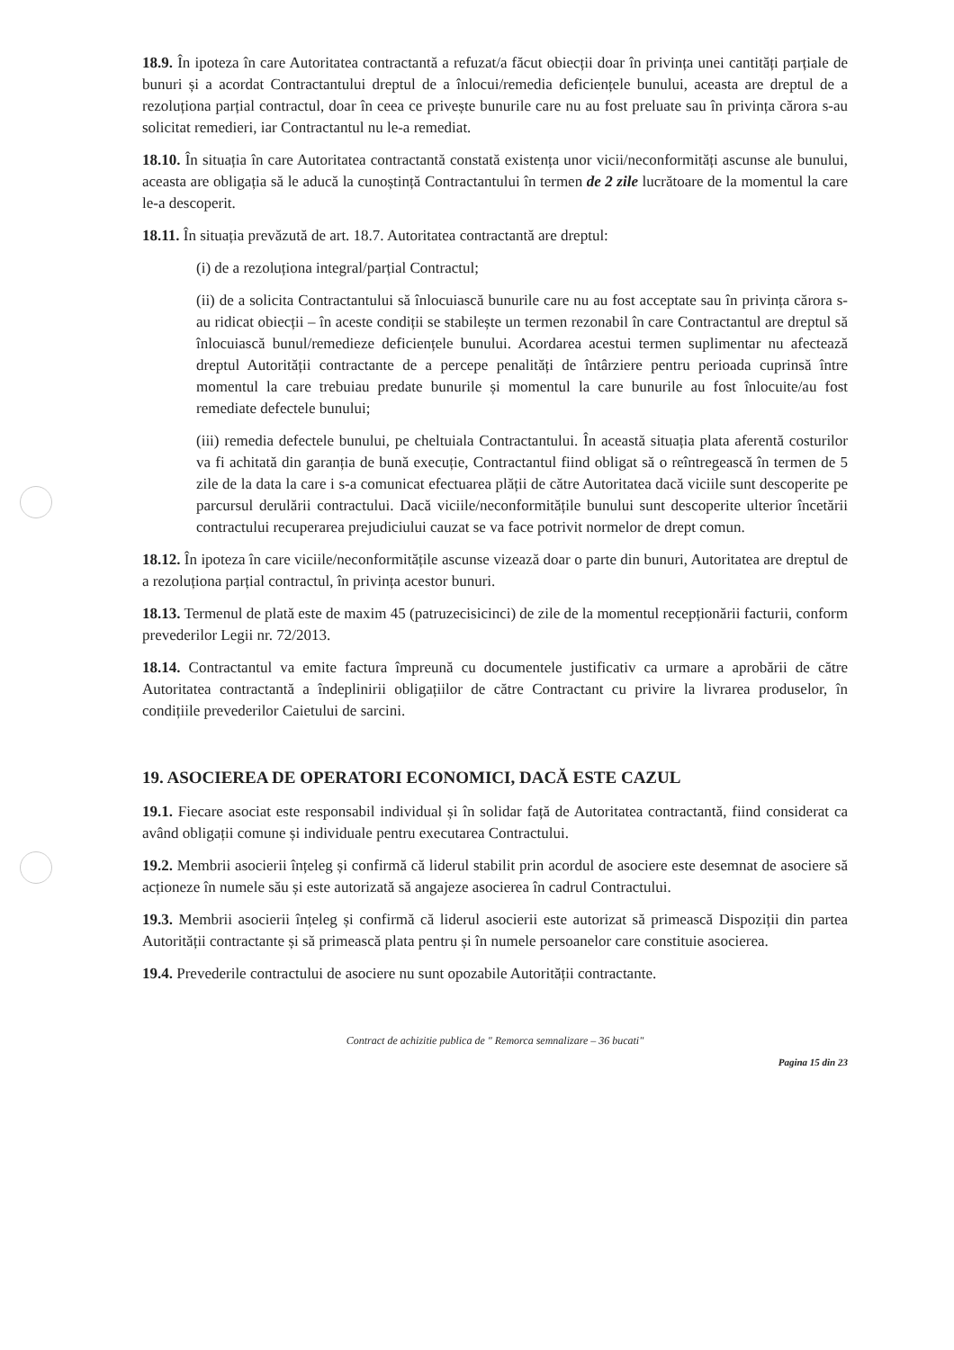18.9. În ipoteza în care Autoritatea contractantă a refuzat/a făcut obiecții doar în privința unei cantități parțiale de bunuri și a acordat Contractantului dreptul de a înlocui/remedia deficiențele bunului, aceasta are dreptul de a rezoluționa parțial contractul, doar în ceea ce privește bunurile care nu au fost preluate sau în privința cărora s-au solicitat remedieri, iar Contractantul nu le-a remediat.
18.10. În situația în care Autoritatea contractantă constată existența unor vicii/neconformități ascunse ale bunului, aceasta are obligația să le aducă la cunoștință Contractantului în termen de 2 zile lucrătoare de la momentul la care le-a descoperit.
18.11. În situația prevăzută de art. 18.7. Autoritatea contractantă are dreptul:
(i) de a rezoluționa integral/parțial Contractul;
(ii) de a solicita Contractantului să înlocuiască bunurile care nu au fost acceptate sau în privința cărora s-au ridicat obiecții – în aceste condiții se stabilește un termen rezonabil în care Contractantul are dreptul să înlocuiască bunul/remedieze deficiențele bunului. Acordarea acestui termen suplimentar nu afectează dreptul Autorității contractante de a percepe penalități de întârziere pentru perioada cuprinsă între momentul la care trebuiau predate bunurile și momentul la care bunurile au fost înlocuite/au fost remediate defectele bunului;
(iii) remedia defectele bunului, pe cheltuiala Contractantului. În această situația plata aferentă costurilor va fi achitată din garanția de bună execuție, Contractantul fiind obligat să o reîntregească în termen de 5 zile de la data la care i s-a comunicat efectuarea plății de către Autoritatea dacă viciile sunt descoperite pe parcursul derulării contractului. Dacă viciile/neconformitățile bunului sunt descoperite ulterior încetării contractului recuperarea prejudiciului cauzat se va face potrivit normelor de drept comun.
18.12. În ipoteza în care viciile/neconformitățile ascunse vizează doar o parte din bunuri, Autoritatea are dreptul de a rezoluționa parțial contractul, în privința acestor bunuri.
18.13. Termenul de plată este de maxim 45 (patruzecisicinci) de zile de la momentul recepționării facturii, conform prevederilor Legii nr. 72/2013.
18.14. Contractantul va emite factura împreună cu documentele justificativ ca urmare a aprobării de către Autoritatea contractantă a îndeplinirii obligațiilor de către Contractant cu privire la livrarea produselor, în condițiile prevederilor Caietului de sarcini.
19. ASOCIEREA DE OPERATORI ECONOMICI, DACĂ ESTE CAZUL
19.1. Fiecare asociat este responsabil individual și în solidar față de Autoritatea contractantă, fiind considerat ca având obligații comune și individuale pentru executarea Contractului.
19.2. Membrii asocierii înțeleg și confirmă că liderul stabilit prin acordul de asociere este desemnat de asociere să acționeze în numele său și este autorizată să angajeze asocierea în cadrul Contractului.
19.3. Membrii asocierii înțeleg și confirmă că liderul asocierii este autorizat să primească Dispoziții din partea Autorității contractante și să primească plata pentru și în numele persoanelor care constituie asocierea.
19.4. Prevederile contractului de asociere nu sunt opozabile Autorității contractante.
Contract de achizitie publica de " Remorca semnalizare – 36 bucati"
Pagina 15 din 23